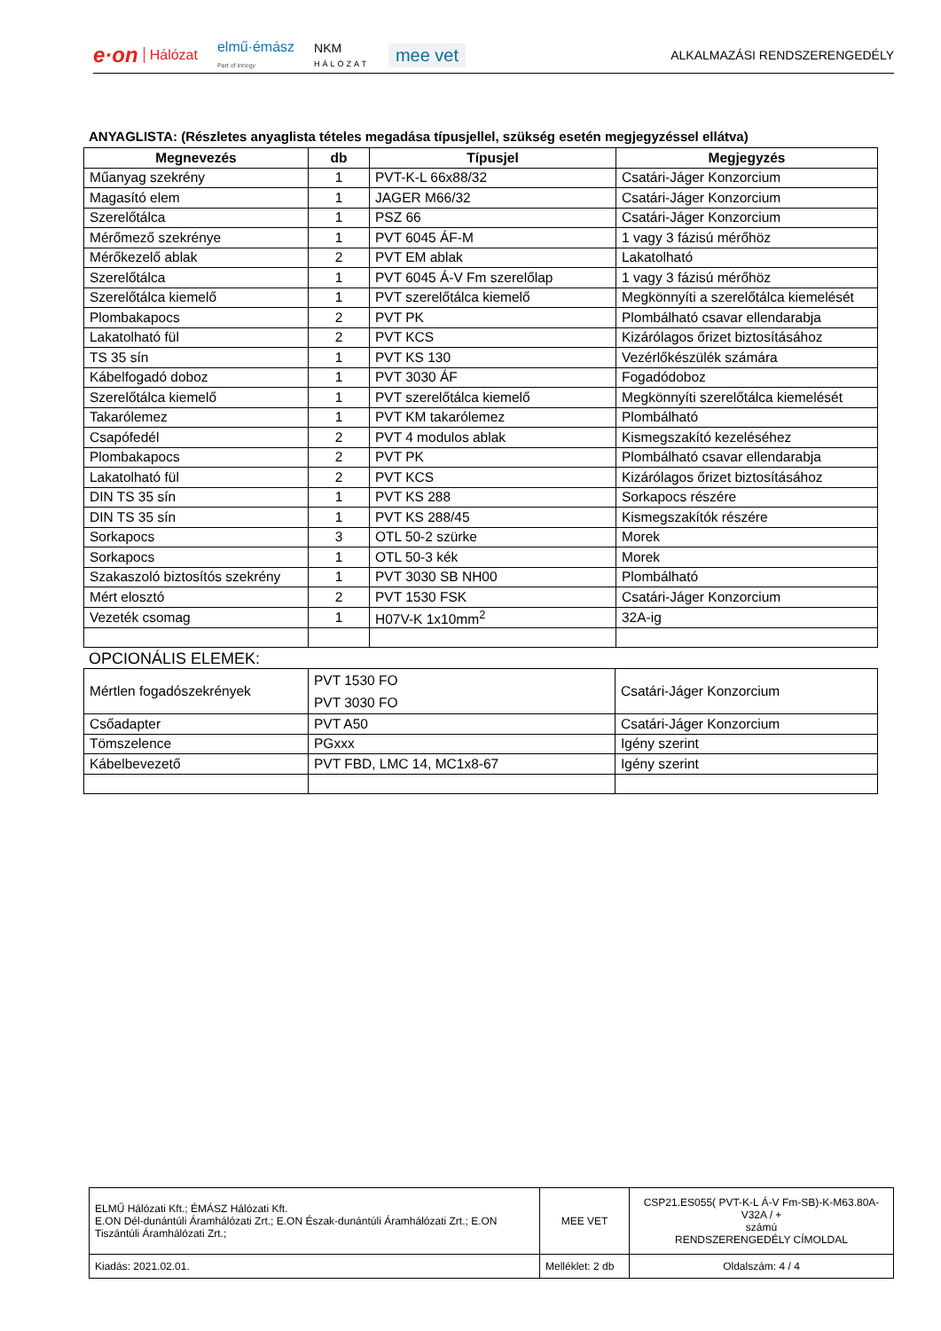e·on Hálózat elmű·émász
Part of innogy NKM
HÁLÓZAT mee vet ALKALMAZÁSI RENDSZERENGEDÉLY
ANYAGLISTA: (Részletes anyaglista tételes megadása típusjellel, szükség esetén megjegyzéssel ellátva)
| Megnevezés | db | Típusjel | Megjegyzés |
| --- | --- | --- | --- |
| Műanyag szekrény | 1 | PVT-K-L 66x88/32 | Csatári-Jáger Konzorcium |
| Magasító elem | 1 | JAGER M66/32 | Csatári-Jáger Konzorcium |
| Szerelőtálca | 1 | PSZ 66 | Csatári-Jáger Konzorcium |
| Mérőmező szekrénye | 1 | PVT 6045 ÁF-M | 1 vagy 3 fázisú mérőhöz |
| Mérőkezelő ablak | 2 | PVT EM ablak | Lakatolható |
| Szerelőtálca | 1 | PVT 6045 Á-V Fm szerelőlap | 1 vagy 3 fázisú mérőhöz |
| Szerelőtálca kiemelő | 1 | PVT szerelőtálca kiemelő | Megkönnyíti a szerelőtálca kiemelését |
| Plombakapocs | 2 | PVT PK | Plombálható csavar ellendarabja |
| Lakatolható fül | 2 | PVT KCS | Kizárólagos őrizet biztosításához |
| TS 35 sín | 1 | PVT KS 130 | Vezérlőkészülék számára |
| Kábelfogadó doboz | 1 | PVT 3030 ÁF | Fogadódoboz |
| Szerelőtálca kiemelő | 1 | PVT szerelőtálca kiemelő | Megkönnyíti szerelőtálca kiemelését |
| Takarólemez | 1 | PVT KM takarólemez | Plombálható |
| Csapófedél | 2 | PVT 4 modulos ablak | Kismegszakító kezeléséhez |
| Plombakapocs | 2 | PVT PK | Plombálható csavar ellendarabja |
| Lakatolható fül | 2 | PVT KCS | Kizárólagos őrizet biztosításához |
| DIN TS 35 sín | 1 | PVT KS 288 | Sorkapocs részére |
| DIN TS 35 sín | 1 | PVT KS 288/45 | Kismegszakítók részére |
| Sorkapocs | 3 | OTL 50-2 szürke | Morek |
| Sorkapocs | 1 | OTL 50-3 kék | Morek |
| Szakaszoló biztosítós szekrény | 1 | PVT 3030 SB NH00 | Plombálható |
| Mért elosztó | 2 | PVT 1530 FSK | Csatári-Jáger Konzorcium |
| Vezeték csomag | 1 | H07V-K 1x10mm<sup>2</sup> | 32A-ig |
OPCIONÁLIS ELEMEK:
| Mértlen fogadószekrények | PVT 1530 FO PVT 3030 FO | Csatári-Jáger Konzorcium |
| Csőadapter | PVT A50 | Csatári-Jáger Konzorcium |
| Tömszelence | PGxxx | Igény szerint |
| Kábelbevezető | PVT FBD, LMC 14, MC1x8-67 | Igény szerint |
| ELMŰ Hálózati Kft.; ÉMÁSZ Hálózati Kft. E.ON Dél-dunántúli Áramhálózati Zrt.; E.ON Észak-dunántúli Áramhálózati Zrt.; E.ON Tiszántúli Áramhálózati Zrt.; | MEE VET | CSP21.ES055( PVT-K-L Á-V Fm-SB)-K-M63.80A-V32A / + számú RENDSZERENGEDÉLY CÍMOLDAL |
| Kiadás: 2021.02.01. | Melléklet: 2 db | Oldalszám: 4 / 4 |